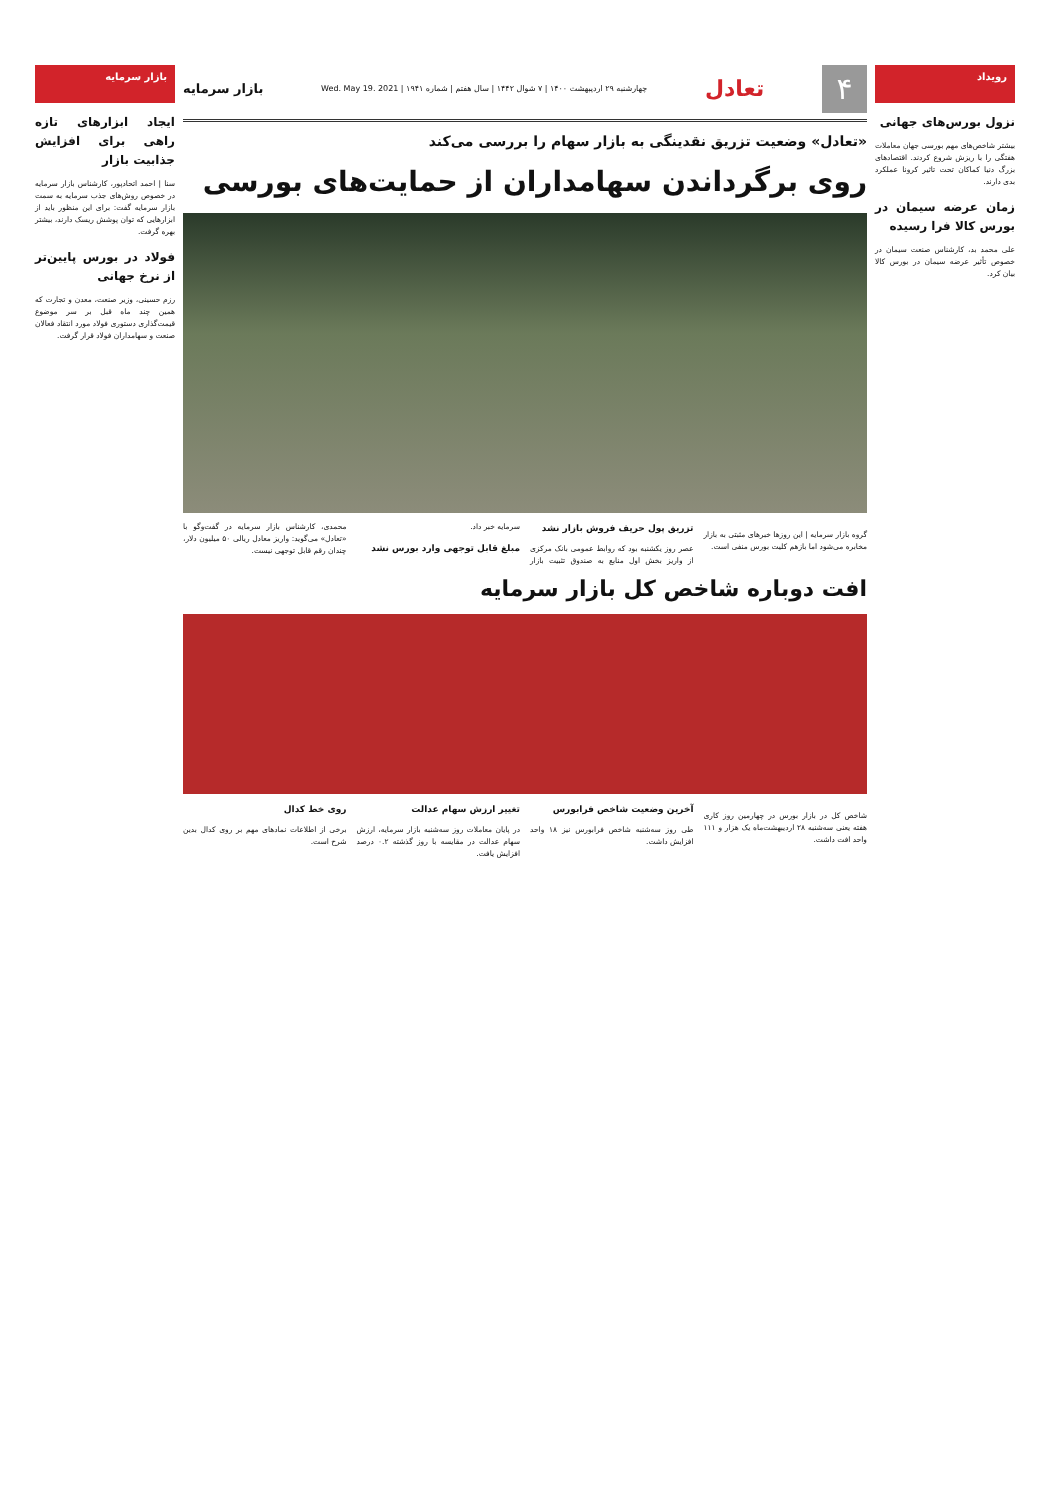رویداد
نزول بورس‌های جهانی
بیشتر شاخص‌های مهم بورسی جهان معاملات هفتگی را با ریزش شروع کردند. اقتصادهای بزرگ دنیا کماکان تحت تاثیر کرونا عملکرد بدی دارند.
زمان عرضه سیمان در بورس کالا فرا رسیده
علی محمد بد، کارشناس صنعت سیمان در خصوص تأثیر عرضه سیمان در بورس کالا بیان کرد.
۴
تعادل
چهارشنبه ۲۹ اردیبهشت ۱۴۰۰ | ۷ شوال ۱۴۴۲ | سال هفتم | شماره ۱۹۴۱ | Wed. May 19. 2021
بازار سرمایه
«تعادل» وضعیت تزریق نقدینگی به بازار سهام را بررسی می‌کند
روی برگرداندن سهامداران از حمایت‌های بورسی
گروه بازار سرمایه | این روزها خبرهای مثبتی به بازار مخابره می‌شود اما بازهم کلیت بورس منفی است.
تزریق پول حریف فروش بازار نشد
عصر روز یکشنبه بود که روابط عمومی بانک مرکزی از واریز بخش اول منابع به صندوق تثبیت بازار سرمایه خبر داد.
مبلغ قابل توجهی وارد بورس نشد
محمدی، کارشناس بازار سرمایه در گفت‌وگو با «تعادل» می‌گوید: واریز معادل ریالی ۵۰ میلیون دلار، چندان رقم قابل توجهی نیست.
افت دوباره شاخص کل بازار سرمایه
شاخص کل در بازار بورس در چهارمین روز کاری هفته یعنی سه‌شنبه ۲۸ اردیبهشت‌ماه یک هزار و ۱۱۱ واحد افت داشت.
آخرین وضعیت شاخص فرابورس
طی روز سه‌شنبه شاخص فرابورس نیز ۱۸ واحد افزایش داشت.
تغییر ارزش سهام عدالت
در پایان معاملات روز سه‌شنبه بازار سرمایه، ارزش سهام عدالت در مقایسه با روز گذشته ۰.۲ درصد افزایش یافت.
روی خط کدال
برخی از اطلاعات نمادهای مهم بر روی کدال بدین شرح است.
بازار سرمایه
ایجاد ابزارهای تازه راهی برای افزایش جذابیت بازار
سنا | احمد اتحادپور، کارشناس بازار سرمایه در خصوص روش‌های جذب سرمایه به سمت بازار سرمایه گفت: برای این منظور باید از ابزارهایی که توان پوشش ریسک دارند، بیشتر بهره گرفت.
فولاد در بورس پایین‌تر از نرخ جهانی
رزم حسینی، وزیر صنعت، معدن و تجارت که همین چند ماه قبل بر سر موضوع قیمت‌گذاری دستوری فولاد مورد انتقاد فعالان صنعت و سهامداران فولاد قرار گرفت.